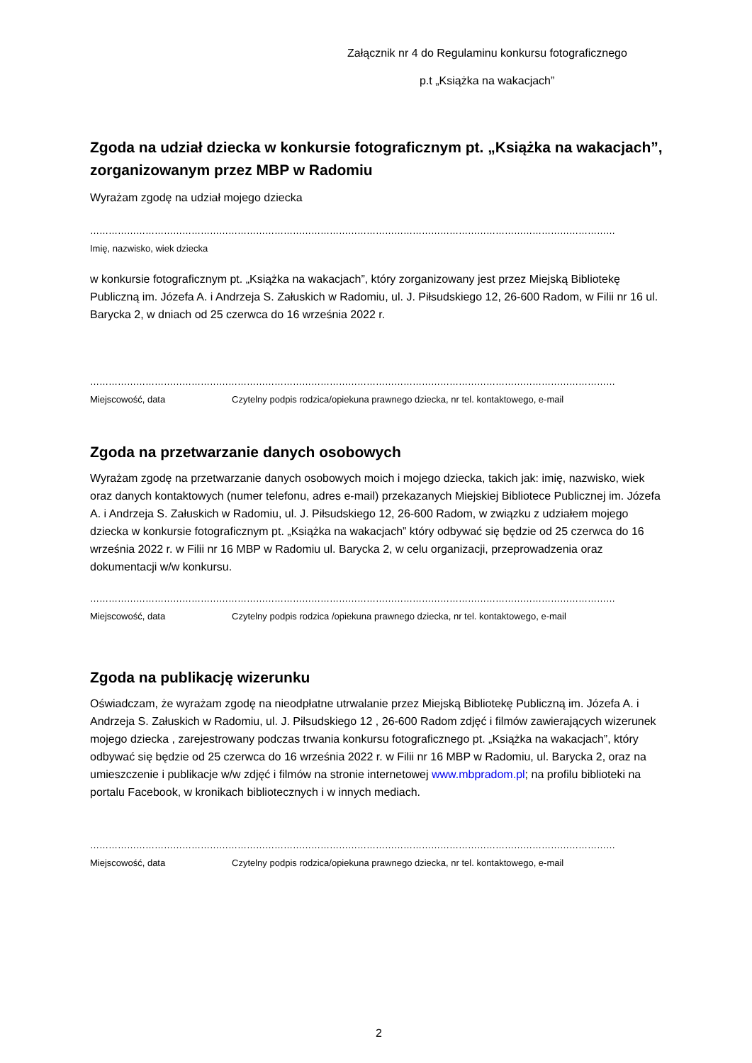Załącznik nr 4 do Regulaminu konkursu fotograficznego
p.t „Książka na wakacjach”
Zgoda na udział dziecka w konkursie fotograficznym pt. „Książka na wakacjach”, zorganizowanym przez MBP w Radomiu
Wyrażam zgodę na udział mojego dziecka
………………………………………………………………………………………………………………………………………………………
Imię, nazwisko, wiek dziecka
w konkursie fotograficznym pt. „Książka na wakacjach”, który zorganizowany jest przez Miejską Bibliotekę Publiczną im. Józefa A. i Andrzeja S. Załuskich w Radomiu, ul. J. Piłsudskiego 12, 26-600 Radom, w Filii nr 16 ul. Barycka 2, w dniach od 25 czerwca do 16 września 2022 r.
………………………………………………………………………………………………………………………………………………………
Miejscowość, data Czytelny podpis rodzica/opiekuna prawnego dziecka, nr tel. kontaktowego, e-mail
Zgoda na przetwarzanie danych osobowych
Wyrażam zgodę na przetwarzanie danych osobowych moich i mojego dziecka, takich jak: imię, nazwisko, wiek oraz danych kontaktowych (numer telefonu, adres e-mail) przekazanych Miejskiej Bibliotece Publicznej im. Józefa A. i Andrzeja S. Załuskich w Radomiu, ul. J. Piłsudskiego 12, 26-600 Radom, w związku z udziałem mojego dziecka w konkursie fotograficznym pt. „Książka na wakacjach” który odbywać się będzie od 25 czerwca do 16 września 2022 r. w Filii nr 16 MBP w Radomiu ul. Barycka 2, w celu organizacji, przeprowadzenia oraz dokumentacji w/w konkursu.
………………………………………………………………………………………………………………………………………………………
Miejscowość, data Czytelny podpis rodzica /opiekuna prawnego dziecka, nr tel. kontaktowego, e-mail
Zgoda na publikację wizerunku
Oświadczam, że wyrażam zgodę na nieodpłatne utrwalanie przez Miejską Bibliotekę Publiczną im. Józefa A. i Andrzeja S. Załuskich w Radomiu, ul. J. Piłsudskiego 12 , 26-600 Radom zdjęć i filmów zawierających wizerunek mojego dziecka , zarejestrowany podczas trwania konkursu fotograficznego pt. „Książka na wakacjach”, który odbywać się będzie od 25 czerwca do 16 września 2022 r. w Filii nr 16 MBP w Radomiu, ul. Barycka 2, oraz na umieszczenie i publikacje w/w zdjęć i filmów na stronie internetowej www.mbpradom.pl; na profilu biblioteki na portalu Facebook, w kronikach bibliotecznych i w innych mediach.
………………………………………………………………………………………………………………………………………………………
Miejscowość, data Czytelny podpis rodzica/opiekuna prawnego dziecka, nr tel. kontaktowego, e-mail
2